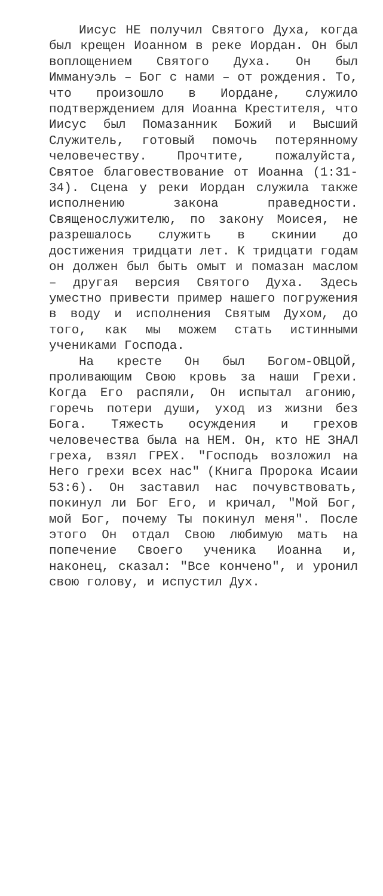Иисус НЕ получил Святого Духа, когда был крещен Иоанном в реке Иордан. Он был воплощением Святого Духа. Он был Иммануэль – Бог с нами – от рождения. То, что произошло в Иордане, служило подтверждением для Иоанна Крестителя, что Иисус был Помазанник Божий и Высший Служитель, готовый помочь потерянному человечеству. Прочтите, пожалуйста, Святое благовествование от Иоанна (1:31-34). Сцена у реки Иордан служила также исполнению закона праведности. Священослужителю, по закону Моисея, не разрешалось служить в скинии до достижения тридцати лет. К тридцати годам он должен был быть омыт и помазан маслом – другая версия Святого Духа. Здесь уместно привести пример нашего погружения в воду и исполнения Святым Духом, до того, как мы можем стать истинными учениками Господа.
На кресте Он был Богом-ОВЦОЙ, проливающим Свою кровь за наши Грехи. Когда Его распяли, Он испытал агонию, горечь потери души, уход из жизни без Бога. Тяжесть осуждения и грехов человечества была на НЕМ. Он, кто НЕ ЗНАЛ греха, взял ГРЕХ. "Господь возложил на Него грехи всех нас" (Книга Пророка Исаии 53:6). Он заставил нас почувствовать, покинул ли Бог Его, и кричал, "Мой Бог, мой Бог, почему Ты покинул меня". После этого Он отдал Свою любимую мать на попечение Своего ученика Иоанна и, наконец, сказал: "Все кончено", и уронил свою голову, и испустил Дух.